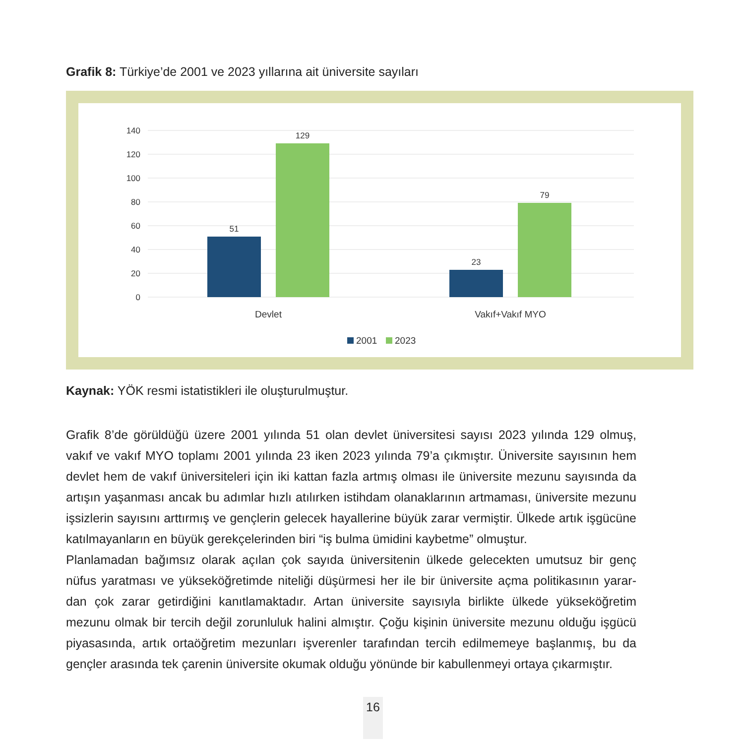Grafik 8: Türkiye’de 2001 ve 2023 yıllarına ait üniversite sayıları
140
120
100
80
60
40
20
0
51
129
23
79
Devlet
Vakıf+Vakıf MYO
2001
2023
Kaynak: YÖK resmi istatistikleri ile oluşturulmuştur.
Grafik 8’de görüldüğü üzere 2001 yılında 51 olan devlet üniversitesi sayısı 2023 yılında 129 olmuş, vakıf ve vakıf MYO toplamı 2001 yılında 23 iken 2023 yılında 79’a çıkmıştır. Üniversite sayısının hem devlet hem de vakıf üniversiteleri için iki kattan fazla artmış olması ile üniversite mezunu sayısında da artışın yaşanması ancak bu adımlar hızlı atılırken istihdam olanaklarının artmaması, üniversite mezunu işsizlerin sayısını arttırmış ve gençlerin gelecek hayallerine büyük zarar vermiştir. Ülkede artık işgücüne katılmayanların en büyük gerekçelerinden biri “iş bulma ümidini kaybetme” olmuştur.
Planlamadan bağımsız olarak açılan çok sayıda üniversitenin ülkede gelecekten umutsuz bir genç nüfus yaratması ve yükseköğretimde niteliği düşürmesi her ile bir üniversite açma politikasının yarar-dan çok zarar getirdiğini kanıtlamaktadır. Artan üniversite sayısıyla birlikte ülkede yükseköğretim mezunu olmak bir tercih değil zorunluluk halini almıştır. Çoğu kişinin üniversite mezunu olduğu işgücü piyasasında, artık ortaöğretim mezunları işverenler tarafından tercih edilmemeye başlanmış, bu da gençler arasında tek çarenin üniversite okumak olduğu yönünde bir kabullenmeyi ortaya çıkarmıştır.
16